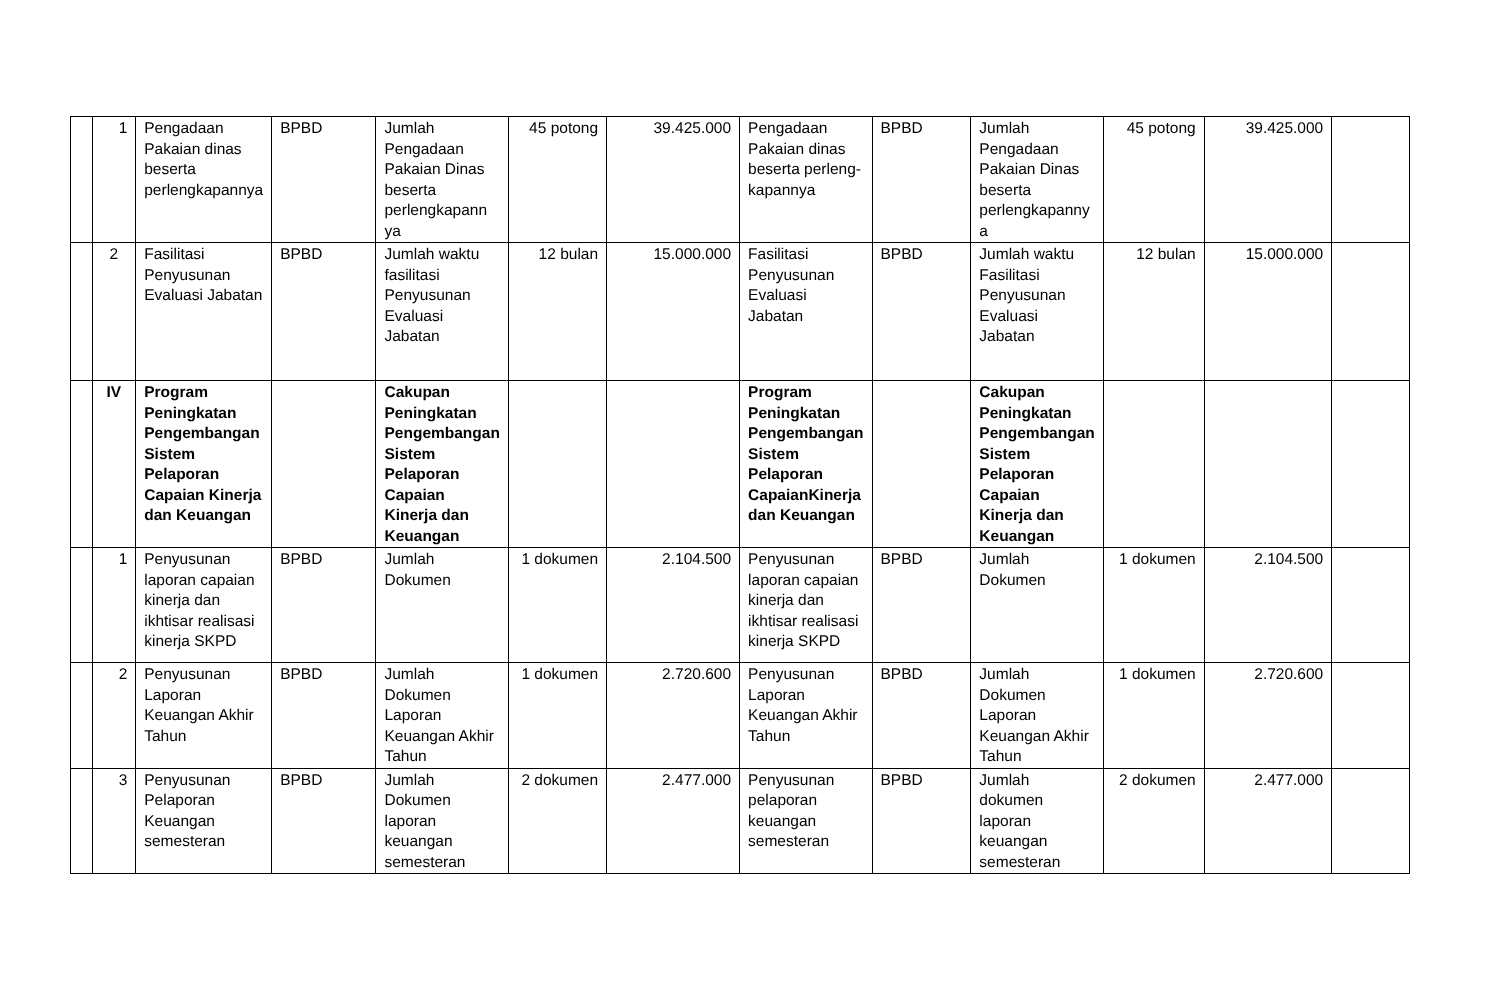| | 1 | Pengadaan Pakaian dinas beserta perlengkapannya | BPBD | Jumlah Pengadaan Pakaian Dinas beserta perlengkapann ya | 45 potong | 39.425.000 | Pengadaan Pakaian dinas beserta perleng-kapannya | BPBD | Jumlah Pengadaan Pakaian Dinas beserta perlengkapanny a | 45 potong | 39.425.000 | |
| | 2 | Fasilitasi Penyusunan Evaluasi Jabatan | BPBD | Jumlah waktu fasilitasi Penyusunan Evaluasi Jabatan | 12 bulan | 15.000.000 | Fasilitasi Penyusunan Evaluasi Jabatan | BPBD | Jumlah waktu Fasilitasi Penyusunan Evaluasi Jabatan | 12 bulan | 15.000.000 | |
| | IV | Program Peningkatan Pengembangan Sistem Pelaporan Capaian Kinerja dan Keuangan | | Cakupan Peningkatan Pengembangan Sistem Pelaporan Capaian Kinerja dan Keuangan | | | Program Peningkatan Pengembangan Sistem Pelaporan CapaianKinerja dan Keuangan | | Cakupan Peningkatan Pengembangan Sistem Pelaporan Capaian Kinerja dan Keuangan | | | |
| | 1 | Penyusunan laporan capaian kinerja dan ikhtisar realisasi kinerja SKPD | BPBD | Jumlah Dokumen | 1 dokumen | 2.104.500 | Penyusunan laporan capaian kinerja dan ikhtisar realisasi kinerja SKPD | BPBD | Jumlah Dokumen | 1 dokumen | 2.104.500 | |
| | 2 | Penyusunan Laporan Keuangan Akhir Tahun | BPBD | Jumlah Dokumen Laporan Keuangan Akhir Tahun | 1 dokumen | 2.720.600 | Penyusunan Laporan Keuangan Akhir Tahun | BPBD | Jumlah Dokumen Laporan Keuangan Akhir Tahun | 1 dokumen | 2.720.600 | |
| | 3 | Penyusunan Pelaporan Keuangan semesteran | BPBD | Jumlah Dokumen laporan keuangan semesteran | 2 dokumen | 2.477.000 | Penyusunan pelaporan keuangan semesteran | BPBD | Jumlah dokumen laporan keuangan semesteran | 2 dokumen | 2.477.000 | |